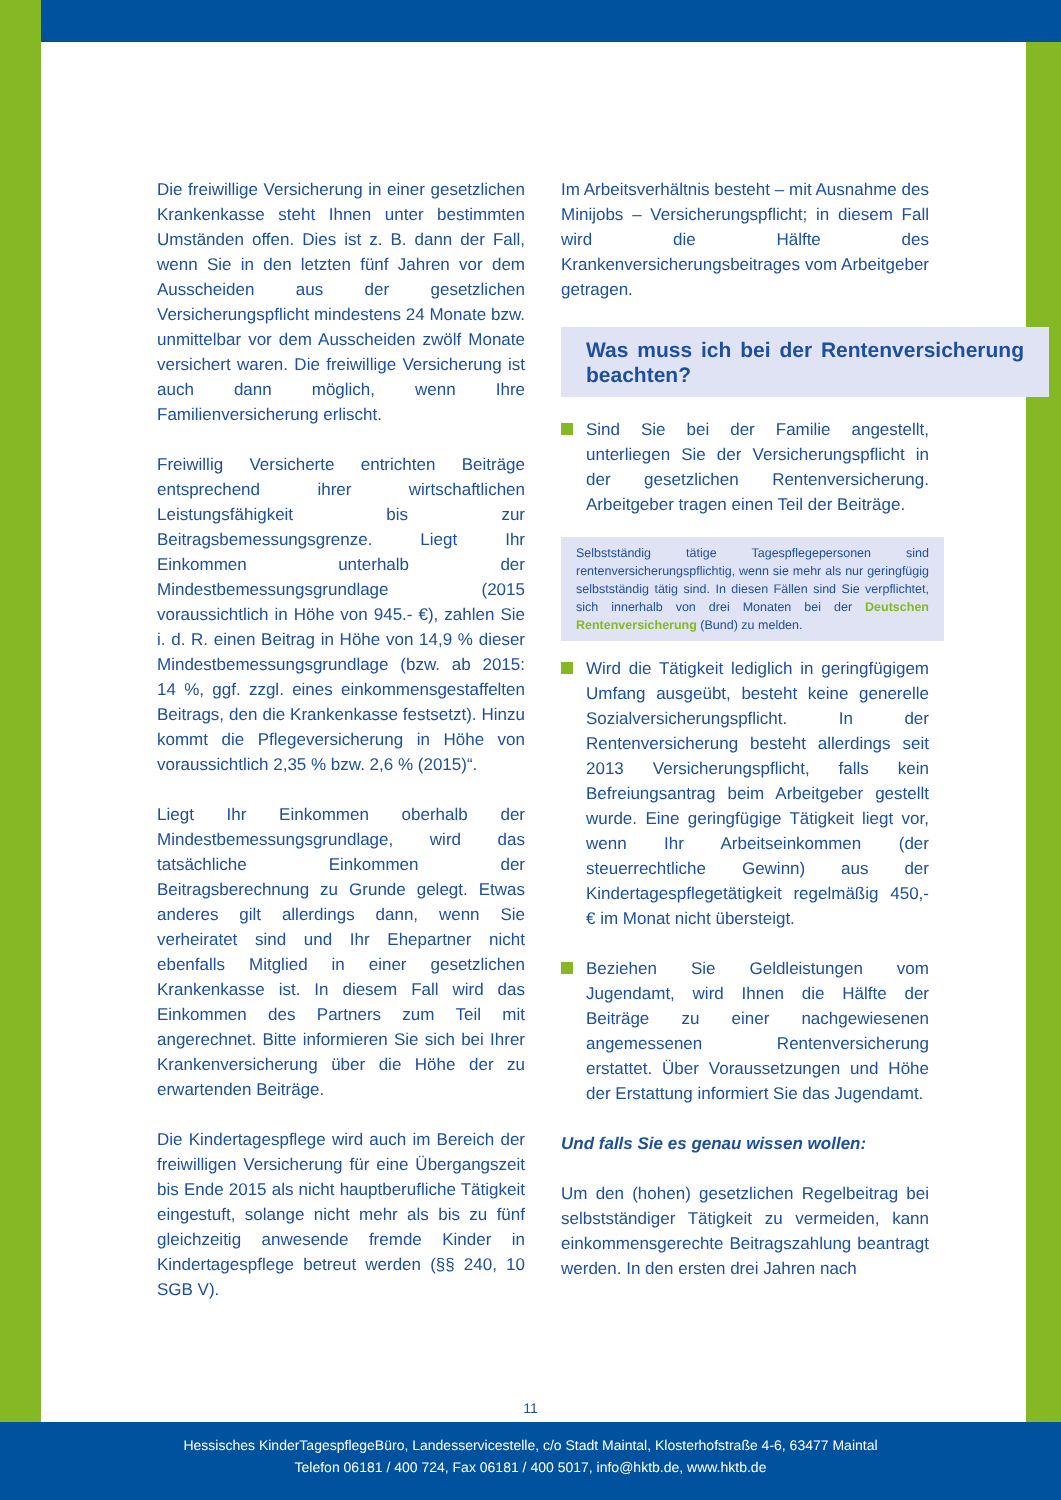Die freiwillige Versicherung in einer gesetzlichen Krankenkasse steht Ihnen unter bestimmten Umständen offen. Dies ist z. B. dann der Fall, wenn Sie in den letzten fünf Jahren vor dem Ausscheiden aus der gesetzlichen Versicherungspflicht mindestens 24 Monate bzw. unmittelbar vor dem Ausscheiden zwölf Monate versichert waren. Die freiwillige Versicherung ist auch dann möglich, wenn Ihre Familienversicherung erlischt.
Freiwillig Versicherte entrichten Beiträge entsprechend ihrer wirtschaftlichen Leistungsfähigkeit bis zur Beitragsbemessungsgrenze. Liegt Ihr Einkommen unterhalb der Mindestbemessungsgrundlage (2015 voraussichtlich in Höhe von 945.- €), zahlen Sie i. d. R. einen Beitrag in Höhe von 14,9 % dieser Mindestbemessungsgrundlage (bzw. ab 2015: 14 %, ggf. zzgl. eines einkommensgestaffelten Beitrags, den die Krankenkasse festsetzt). Hinzu kommt die Pflegeversicherung in Höhe von voraussichtlich 2,35 % bzw. 2,6 % (2015)“.
Liegt Ihr Einkommen oberhalb der Mindestbemessungsgrundlage, wird das tatsächliche Einkommen der Beitragsberechnung zu Grunde gelegt. Etwas anderes gilt allerdings dann, wenn Sie verheiratet sind und Ihr Ehepartner nicht ebenfalls Mitglied in einer gesetzlichen Krankenkasse ist. In diesem Fall wird das Einkommen des Partners zum Teil mit angerechnet. Bitte informieren Sie sich bei Ihrer Krankenversicherung über die Höhe der zu erwartenden Beiträge.
Die Kindertagespflege wird auch im Bereich der freiwilligen Versicherung für eine Übergangszeit bis Ende 2015 als nicht hauptberufliche Tätigkeit eingestuft, solange nicht mehr als bis zu fünf gleichzeitig anwesende fremde Kinder in Kindertagespflege betreut werden (§§ 240, 10 SGB V).
Im Arbeitsverhältnis besteht – mit Ausnahme des Minijobs – Versicherungspflicht; in diesem Fall wird die Hälfte des Krankenversicherungsbeitrages vom Arbeitgeber getragen.
Was muss ich bei der Rentenversicherung beachten?
Sind Sie bei der Familie angestellt, unterliegen Sie der Versicherungspflicht in der gesetzlichen Rentenversicherung. Arbeitgeber tragen einen Teil der Beiträge.
Selbstständig tätige Tagespflegepersonen sind rentenversicherungspflichtig, wenn sie mehr als nur geringfügig selbstständig tätig sind. In diesen Fällen sind Sie verpflichtet, sich innerhalb von drei Monaten bei der Deutschen Rentenversicherung (Bund) zu melden.
Wird die Tätigkeit lediglich in geringfügigem Umfang ausgeübt, besteht keine generelle Sozialversicherungspflicht. In der Rentenversicherung besteht allerdings seit 2013 Versicherungspflicht, falls kein Befreiungsantrag beim Arbeitgeber gestellt wurde. Eine geringfügige Tätigkeit liegt vor, wenn Ihr Arbeitseinkommen (der steuerrechtliche Gewinn) aus der Kindertagespflegetätigkeit regelmäßig 450,- € im Monat nicht übersteigt.
Beziehen Sie Geldleistungen vom Jugendamt, wird Ihnen die Hälfte der Beiträge zu einer nachgewiesenen angemessenen Rentenversicherung erstattet. Über Voraussetzungen und Höhe der Erstattung informiert Sie das Jugendamt.
Und falls Sie es genau wissen wollen:
Um den (hohen) gesetzlichen Regelbeitrag bei selbstständiger Tätigkeit zu vermeiden, kann einkommensgerechte Beitragszahlung beantragt werden. In den ersten drei Jahren nach
11
Hessisches KinderTagespflegeBüro, Landesservicestelle, c/o Stadt Maintal, Klosterhofstraße 4-6, 63477 Maintal
Telefon 06181 / 400 724, Fax 06181 / 400 5017, info@hktb.de, www.hktb.de